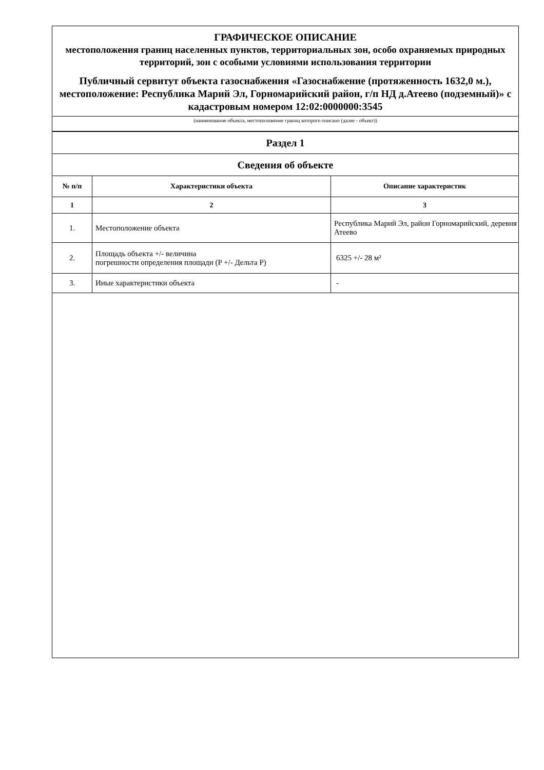ГРАФИЧЕСКОЕ ОПИСАНИЕ
местоположения границ населенных пунктов, территориальных зон, особо охраняемых природных территорий, зон с особыми условиями использования территории
Публичный сервитут объекта газоснабжения «Газоснабжение (протяженность 1632,0 м.), местоположение: Республика Марий Эл, Горномарийский район, г/п НД д.Атеево (подземный)» с кадастровым номером 12:02:0000000:3545
(наименование объекта, местоположение границ которого описано (далее - объект))
| Раздел 1 | | |
| Сведения об объекте | | |
| № п/п | Характеристики объекта | Описание характеристик |
| 1 | 2 | 3 |
| 1. | Местоположение объекта | Республика Марий Эл, район Горномарийский, деревня Атеево |
| 2. | Площадь объекта +/- величина погрешности определения площади (P +/- Дельта P) | 6325 +/- 28 м² |
| 3. | Иные характеристики объекта | - |